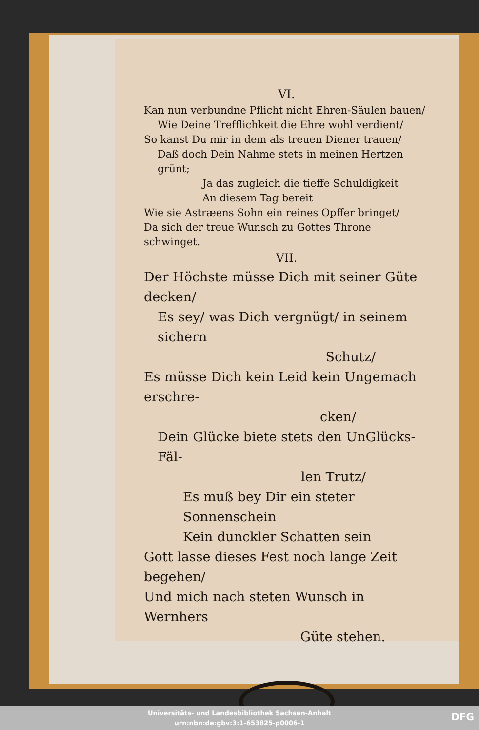VI.
Kan nun verbundne Pflicht nicht Ehren-Säulen bauen/
Wie Deine Trefflichkeit die Ehre wohl verdient/
So kanst Du mir in dem als treuen Diener trauen/
Daß doch Dein Nahme stets in meinen Hertzen grünt;
Ja das zugleich die tieffe Schuldigkeit
An diesem Tag bereit
Wie sie Astræens Sohn ein reines Opffer bringet/
Da sich der treue Wunsch zu Gottes Throne schwinget.
VII.
Der Höchste müsse Dich mit seiner Güte decken/
Es sey/ was Dich vergnügt/ in seinem sichern
Schutz/
Es müsse Dich kein Leid kein Ungemach erschre-
cken/
Dein Glücke biete stets den UnGlücks-Fäl-
len Trutz/
Es muß bey Dir ein steter Sonnenschein
Kein dunckler Schatten sein
Gott lasse dieses Fest noch lange Zeit begehen/
Und mich nach steten Wunsch in Wernhers
Güte stehen.
Universitäts- und Landesbibliothek Sachsen-Anhalt
urn:nbn:de:gbv:3:1-653825-p0006-1
DFG